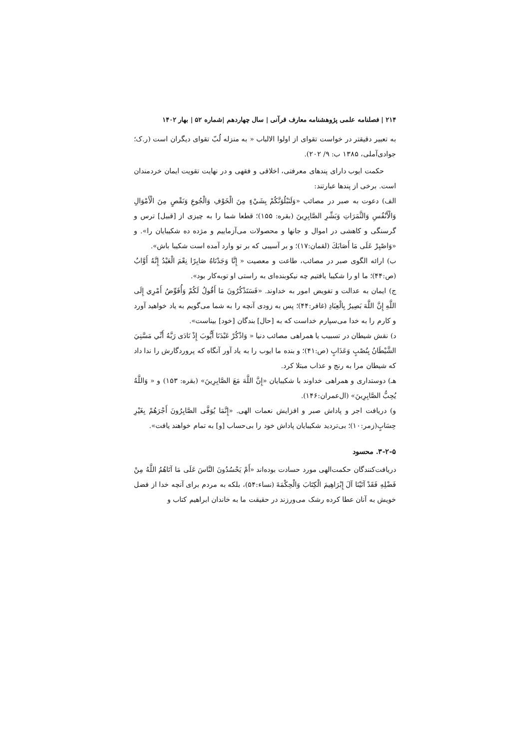۲۱۴ | فصلنامه علمی پژوهشنامه معارف قرآنی | سال چهاردهم |شماره ۵۲ | بهار ۱۴۰۲
به تعبیر دقیقتر در خواست تقوای از اولوا الالباب « به منزله لُبّ تقوای دیگران است (ر.ک؛ جوادی‌آملی، ۱۳۸۵ ب: ۹/ ۲۰۲).
حکمت ایوب دارای پندهای معرفتی، اخلاقی و فقهی و در نهایت تقویت ایمان خردمندان است. برخی از پندها عبارتند:
الف) دعوت به صبر در مصائب «وَلَنَبْلُوَنَّكُمْ بِشَيْءٍ مِنَ الْخَوْفِ وَالْجُوعِ وَنَقْصٍ مِنَ الْأَمْوَالِ وَالْأَنْفُسِ وَالثَّمَرَاتِ وَبَشِّرِ الصَّابِرِينَ (بقره: ۱۵۵)؛ قطعا شما را به چیزی از [قبیل] ترس و گرسنگی و کاهشی در اموال و جانها و محصولات می‌آزماییم و مژده ده شکیبایان را». و «وَاصْبِرْ عَلَى مَا أَصَابَكَ (لقمان:۱۷)؛ و بر آسیبی که بر تو وارد آمده است شکیبا باش».
ب) ارائه الگوی صبر در مصائب، طاعت و معصیت « إِنَّا وَجَدْنَاهُ صَابِرًا نِعْمَ الْعَبْدُ إِنَّهُ أَوَّابٌ (ص:۴۴)؛ ما او را شکیبا یافتیم چه نیکوبنده‌ای به راستی او توبه‌کار بود».
ج) ایمان به عدالت و تفویض امور به خداوند. «فَسَتَذْكُرُونَ مَا أَقُولُ لَكُمْ وَأُفَوِّضُ أَمْرِي إِلَى اللَّهِ إِنَّ اللَّهَ بَصِيرٌ بِالْعِبَادِ (غافر:۴۴)؛ پس به زودی آنچه را به شما می‌گویم به یاد خواهید آورد و کارم را به خدا می‌سپارم خداست که به [حال] بندگان [خود] بیناست».
د) نقش شیطان در تسبیب یا همراهی مصائب دنیا « وَاذْكُرْ عَبْدَنَا أَيُّوبَ إِذْ نَادَى رَبَّهُ أَنِّي مَسَّنِيَ الشَّيْطَانُ بِنُصْبٍ وَعَذَابٍ (ص:۴۱)؛ و بنده ما ایوب را به یاد آور آنگاه که پروردگارش را ندا داد که شیطان مرا به رنج و عذاب مبتلا کرد.
هـ) دوستداری و همراهی خداوند با شکیبایان «إِنَّ اللَّهَ مَعَ الصَّابِرِينَ» (بقره: ۱۵۳) و « وَاللَّهُ يُحِبُّ الصَّابِرِينَ» (ال‌عمران:۱۴۶).
و) دریافت اجر و پاداش صبر و افزایش نعمات الهی. «إِنَّمَا يُوَفَّى الصَّابِرُونَ أَجْرَهُمْ بِغَيْرِ حِسَابٍ(زمر:۱۰)؛ بی‌تردید شکیبایان پاداش خود را بی‌حساب [و] به تمام خواهند یافت».
۳-۲-۵. محسود
دریافت‌کنندگان حکمت‌الهی مورد حسادت بوده‌اند «أَمْ يَحْسُدُونَ النَّاسَ عَلَى مَا آتَاهُمُ اللَّهُ مِنْ فَضْلِهِ فَقَدْ آتَيْنَا آلَ إِبْرَاهِيمَ الْكِتَابَ وَالْحِكْمَةَ (نساء:۵۴)، بلکه به مردم برای آنچه خدا از فضل خویش به آنان عطا کرده رشک می‌ورزند در حقیقت ما به خاندان ابراهیم کتاب و